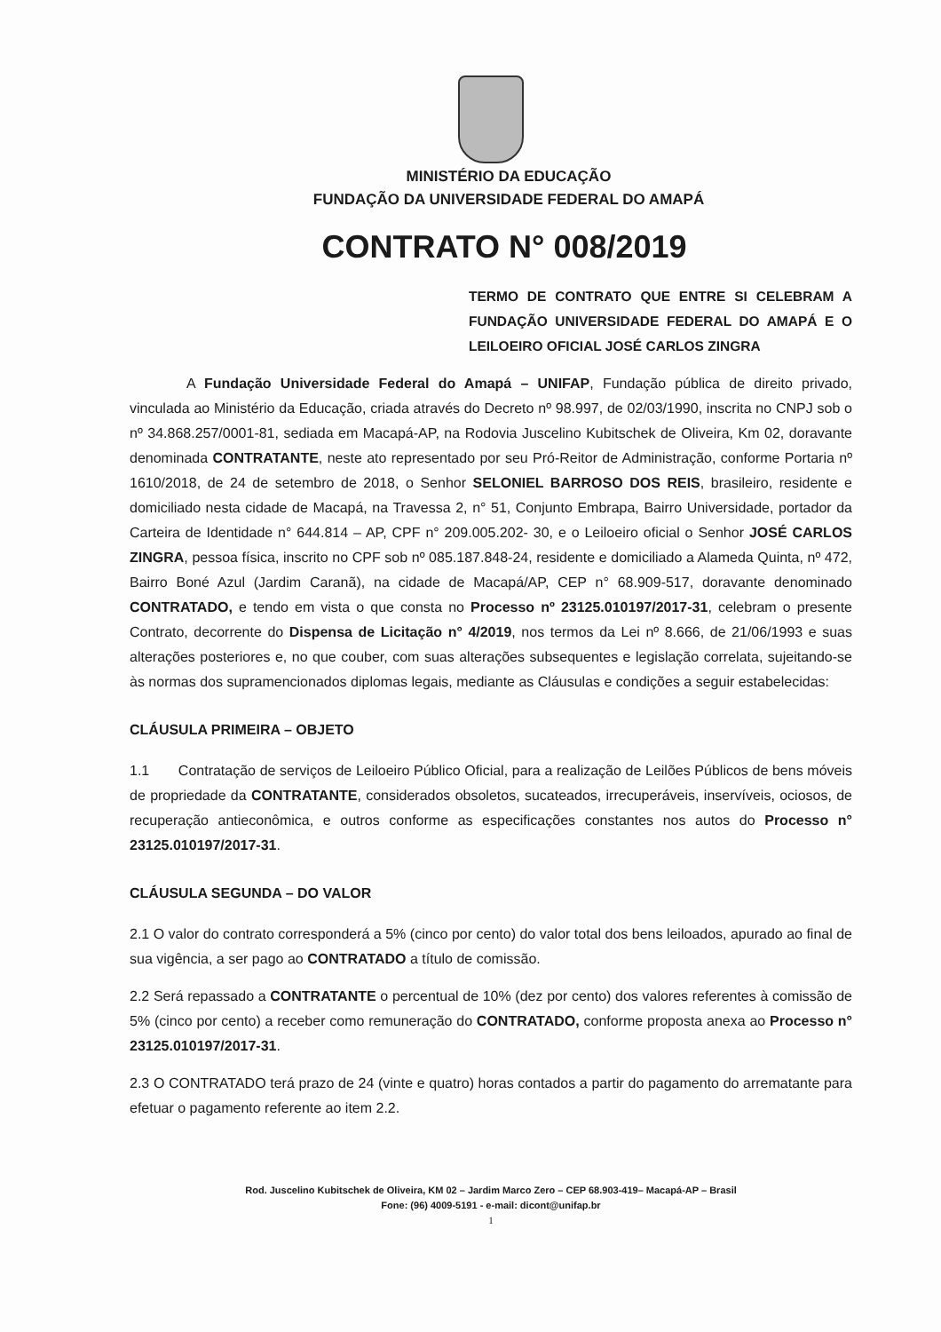MINISTÉRIO DA EDUCAÇÃO
FUNDAÇÃO DA UNIVERSIDADE FEDERAL DO AMAPÁ
CONTRATO N° 008/2019
TERMO DE CONTRATO QUE ENTRE SI CELEBRAM A FUNDAÇÃO UNIVERSIDADE FEDERAL DO AMAPÁ E O LEILOEIRO OFICIAL JOSÉ CARLOS ZINGRA
A Fundação Universidade Federal do Amapá – UNIFAP, Fundação pública de direito privado, vinculada ao Ministério da Educação, criada através do Decreto nº 98.997, de 02/03/1990, inscrita no CNPJ sob o nº 34.868.257/0001-81, sediada em Macapá-AP, na Rodovia Juscelino Kubitschek de Oliveira, Km 02, doravante denominada CONTRATANTE, neste ato representado por seu Pró-Reitor de Administração, conforme Portaria nº 1610/2018, de 24 de setembro de 2018, o Senhor SELONIEL BARROSO DOS REIS, brasileiro, residente e domiciliado nesta cidade de Macapá, na Travessa 2, n° 51, Conjunto Embrapa, Bairro Universidade, portador da Carteira de Identidade n° 644.814 – AP, CPF n° 209.005.202- 30, e o Leiloeiro oficial o Senhor JOSÉ CARLOS ZINGRA, pessoa física, inscrito no CPF sob nº 085.187.848-24, residente e domiciliado a Alameda Quinta, nº 472, Bairro Boné Azul (Jardim Caranã), na cidade de Macapá/AP, CEP n° 68.909-517, doravante denominado CONTRATADO, e tendo em vista o que consta no Processo nº 23125.010197/2017-31, celebram o presente Contrato, decorrente do Dispensa de Licitação n° 4/2019, nos termos da Lei nº 8.666, de 21/06/1993 e suas alterações posteriores e, no que couber, com suas alterações subsequentes e legislação correlata, sujeitando-se às normas dos supramencionados diplomas legais, mediante as Cláusulas e condições a seguir estabelecidas:
CLÁUSULA PRIMEIRA – OBJETO
1.1 Contratação de serviços de Leiloeiro Público Oficial, para a realização de Leilões Públicos de bens móveis de propriedade da CONTRATANTE, considerados obsoletos, sucateados, irrecuperáveis, inservíveis, ociosos, de recuperação antieconômica, e outros conforme as especificações constantes nos autos do Processo n° 23125.010197/2017-31.
CLÁUSULA SEGUNDA – DO VALOR
2.1 O valor do contrato corresponderá a 5% (cinco por cento) do valor total dos bens leiloados, apurado ao final de sua vigência, a ser pago ao CONTRATADO a título de comissão.
2.2 Será repassado a CONTRATANTE o percentual de 10% (dez por cento) dos valores referentes à comissão de 5% (cinco por cento) a receber como remuneração do CONTRATADO, conforme proposta anexa ao Processo n° 23125.010197/2017-31.
2.3 O CONTRATADO terá prazo de 24 (vinte e quatro) horas contados a partir do pagamento do arrematante para efetuar o pagamento referente ao item 2.2.
Rod. Juscelino Kubitschek de Oliveira, KM 02 – Jardim Marco Zero – CEP 68.903-419– Macapá-AP – Brasil
Fone: (96) 4009-5191 - e-mail: dicont@unifap.br
1